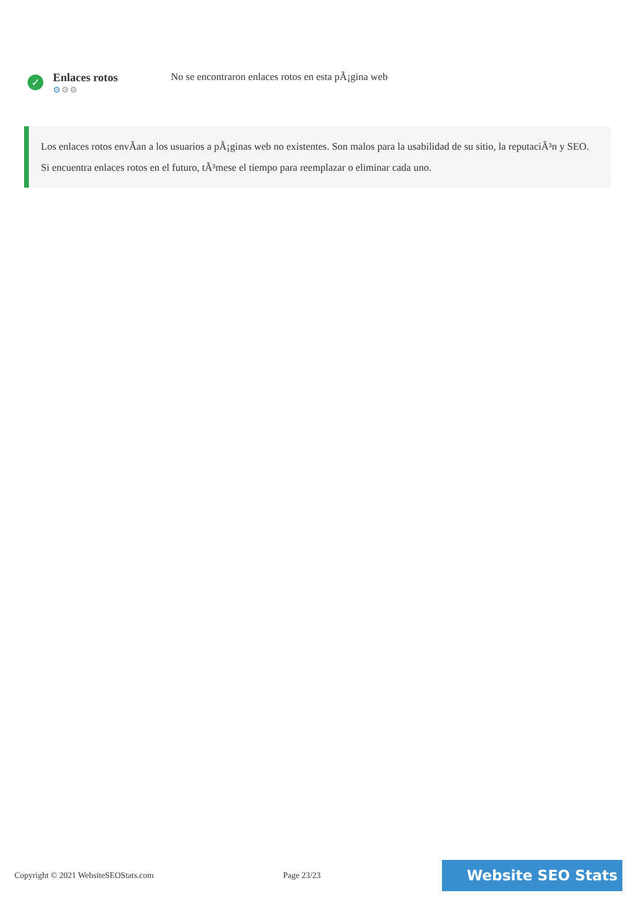✓
Enlaces rotos
⚙⚙⚙
No se encontraron enlaces rotos en esta pÃ¡gina web
Los enlaces rotos envÃan a los usuarios a pÃ¡ginas web no existentes. Son malos para la usabilidad de su sitio, la reputaciÃ³n y SEO. Si encuentra enlaces rotos en el futuro, tÃ³mese el tiempo para reemplazar o eliminar cada uno.
Copyright © 2021 WebsiteSEOStats.com Page 23/23
Website SEO Stats